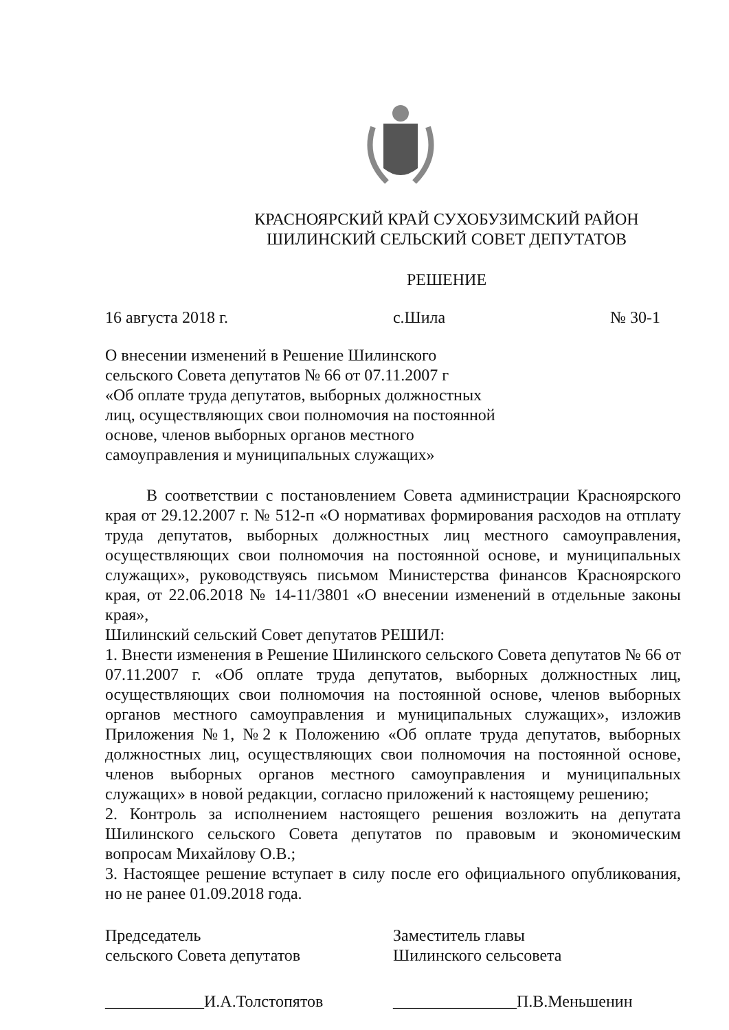КРАСНОЯРСКИЙ КРАЙ СУХОБУЗИМСКИЙ РАЙОН
ШИЛИНСКИЙ СЕЛЬСКИЙ СОВЕТ ДЕПУТАТОВ
РЕШЕНИЕ
16 августа 2018 г. с.Шила № 30-1
О внесении изменений в Решение Шилинского
сельского Совета депутатов № 66 от 07.11.2007 г
«Об оплате труда депутатов, выборных должностных
лиц, осуществляющих свои полномочия на постоянной
основе, членов выборных органов местного
самоуправления и муниципальных служащих»
В соответствии с постановлением Совета администрации Красноярского края от 29.12.2007 г. № 512-п «О нормативах формирования расходов на отплату труда депутатов, выборных должностных лиц местного самоуправления, осуществляющих свои полномочия на постоянной основе, и муниципальных служащих», руководствуясь письмом Министерства финансов Красноярского края, от 22.06.2018 № 14-11/3801 «О внесении изменений в отдельные законы края»,
Шилинский сельский Совет депутатов РЕШИЛ:
1. Внести изменения в Решение Шилинского сельского Совета депутатов № 66 от 07.11.2007 г. «Об оплате труда депутатов, выборных должностных лиц, осуществляющих свои полномочия на постоянной основе, членов выборных органов местного самоуправления и муниципальных служащих», изложив Приложения №1, №2 к Положению «Об оплате труда депутатов, выборных должностных лиц, осуществляющих свои полномочия на постоянной основе, членов выборных органов местного самоуправления и муниципальных служащих» в новой редакции, согласно приложений к настоящему решению;
2. Контроль за исполнением настоящего решения возложить на депутата Шилинского сельского Совета депутатов по правовым и экономическим вопросам Михайлову О.В.;
3. Настоящее решение вступает в силу после его официального опубликования, но не ранее 01.09.2018 года.
Председатель
сельского Совета депутатов
Заместитель главы
Шилинского сельсовета
____________И.А.Толстопятов _______________П.В.Меньшенин